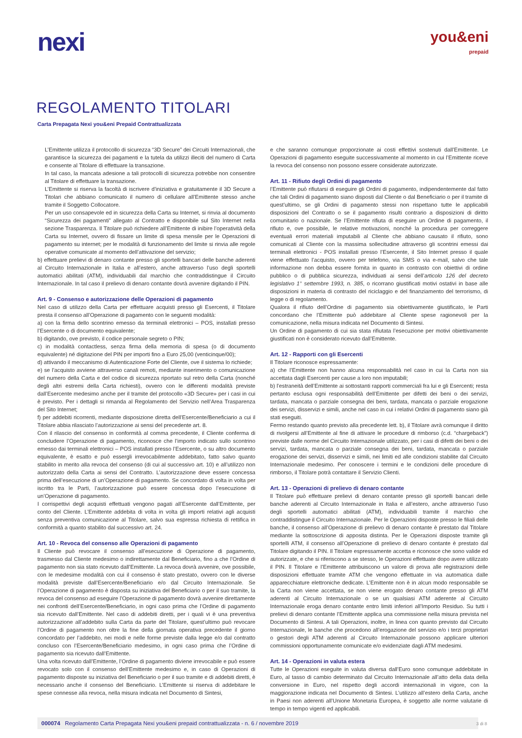nexi
you&eni
prepaid
REGOLAMENTO TITOLARI
Carta Prepagata Nexi you&eni Prepaid Contrattualizzata
L’Emittente utilizza il protocollo di sicurezza “3D Secure” dei Circuiti Internazionali, che garantisce la sicurezza dei pagamenti e la tutela da utilizzi illeciti del numero di Carta e consente al Titolare di effettuare la transazione.
In tal caso, la mancata adesione a tali protocolli di sicurezza potrebbe non consentire al Titolare di effettuare la transazione.
L’Emittente si riserva la facoltà di iscrivere d’iniziativa e gratuitamente il 3D Secure a Titolari che abbiano comunicato il numero di cellulare all’Emittente stesso anche tramite il Soggetto Collocatore.
Per un uso consapevole ed in sicurezza della Carta su Internet, si rinvia al documento “Sicurezza dei pagamenti” allegato al Contratto e disponibile sul Sito Internet nella sezione Trasparenza. Il Titolare può richiedere all’Emittente di inibire l’operatività della Carta su Internet, ovvero di fissare un limite di spesa mensile per le Operazioni di pagamento su internet; per le modalità di funzionamento del limite si rinvia alle regole operative comunicate al momento dell’attivazione del servizio;
b) effettuare prelievi di denaro contante presso gli sportelli bancari delle banche aderenti al Circuito Internazionale in Italia e all’estero, anche attraverso l’uso degli sportelli automatici abilitati (ATM), individuabili dal marchio che contraddistingue il Circuito Internazionale. In tal caso il prelievo di denaro contante dovrà avvenire digitando il PIN.
Art. 9 - Consenso e autorizzazione delle Operazioni di pagamento
Nel caso di utilizzo della Carta per effettuare acquisti presso gli Esercenti, il Titolare presta il consenso all’Operazione di pagamento con le seguenti modalità:
a) con la firma dello scontrino emesso da terminali elettronici – POS, installati presso l’Esercente o di documento equivalente;
b) digitando, ove previsto, il codice personale segreto o PIN;
c) in modalità contactless, senza firma della memoria di spesa (o di documento equivalente) né digitazione del PIN per importi fino a Euro 25,00 (venticinque/00);
d) attivando il meccanismo di Autenticazione Forte del Cliente, ove il sistema lo richiede;
e) se l’acquisto avviene attraverso canali remoti, mediante inserimento o comunicazione del numero della Carta e del codice di sicurezza riportato sul retro della Carta (nonché degli altri estremi della Carta richiesti), ovvero con le differenti modalità previste dall’Esercente medesimo anche per il tramite del protocollo «3D Secure» per i casi in cui è previsto. Per i dettagli si rimanda al Regolamento del Servizio nell’Area Trasparenza del Sito Internet;
f) per addebiti ricorrenti, mediante disposizione diretta dell’Esercente/Beneficiario a cui il Titolare abbia rilasciato l’autorizzazione ai sensi del precedente art. 8.
Con il rilascio del consenso in conformità al comma precedente, il Cliente conferma di concludere l’Operazione di pagamento, riconosce che l’importo indicato sullo scontrino emesso dai terminali elettronici – POS installati presso l’Esercente, o su altro documento equivalente, è esatto e può essergli irrevocabilmente addebitato, fatto salvo quanto stabilito in merito alla revoca del consenso (di cui al successivo art. 10) e all’utilizzo non autorizzato della Carta ai sensi del Contratto. L’autorizzazione deve essere concessa prima dell’esecuzione di un’Operazione di pagamento. Se concordato di volta in volta per iscritto tra le Parti, l’autorizzazione può essere concessa dopo l’esecuzione di un’Operazione di pagamento.
I corrispettivi degli acquisti effettuati vengono pagati all’Esercente dall’Emittente, per conto del Cliente. L’Emittente addebita di volta in volta gli importi relativi agli acquisti senza preventiva comunicazione al Titolare, salvo sua espressa richiesta di rettifica in conformità a quanto stabilito dal successivo art. 24.
Art. 10 - Revoca del consenso alle Operazioni di pagamento
Il Cliente può revocare il consenso all’esecuzione di Operazione di pagamento, trasmesso dal Cliente medesimo o indirettamente dal Beneficiario, fino a che l’Ordine di pagamento non sia stato ricevuto dall’Emittente. La revoca dovrà avvenire, ove possibile, con le medesime modalità con cui il consenso è stato prestato, ovvero con le diverse modalità previste dall’Esercente/Beneficiario e/o dal Circuito Internazionale. Se l’Operazione di pagamento è disposta su iniziativa del Beneficiario o per il suo tramite, la revoca del consenso ad eseguire l’Operazione di pagamento dovrà avvenire direttamente nei confronti dell’Esercente/Beneficiario, in ogni caso prima che l’Ordine di pagamento sia ricevuto dall’Emittente. Nel caso di addebiti diretti, per i quali vi è una preventiva autorizzazione all’addebito sulla Carta da parte del Titolare, quest’ultimo può revocare l’Ordine di pagamento non oltre la fine della giornata operativa precedente il giorno concordato per l’addebito, nei modi e nelle forme previste dalla legge e/o dal contratto concluso con l’Esercente/Beneficiario medesimo, in ogni caso prima che l’Ordine di pagamento sia ricevuto dall’Emittente.
Una volta ricevuto dall’Emittente, l’Ordine di pagamento diviene irrevocabile e può essere revocato solo con il consenso dell’Emittente medesimo e, in caso di Operazioni di pagamento disposte su iniziativa del Beneficiario o per il suo tramite e di addebiti diretti, è necessario anche il consenso del Beneficiario. L’Emittente si riserva di addebitare le spese connesse alla revoca, nella misura indicata nel Documento di Sintesi,
e che saranno comunque proporzionate ai costi effettivi sostenuti dall’Emittente. Le Operazioni di pagamento eseguite successivamente al momento in cui l’Emittente riceve la revoca del consenso non possono essere considerate autorizzate.
Art. 11 - Rifiuto degli Ordini di pagamento
l’Emittente può rifiutarsi di eseguire gli Ordini di pagamento, indipendentemente dal fatto che tali Ordini di pagamento siano disposti dal Cliente o dal Beneficiario o per il tramite di quest’ultimo, se gli Ordini di pagamento stessi non rispettano tutte le applicabili disposizioni del Contratto o se il pagamento risulti contrario a disposizioni di diritto comunitario o nazionale. Se l’Emittente rifiuta di eseguire un Ordine di pagamento, il rifiuto e, ove possibile, le relative motivazioni, nonché la procedura per correggere eventuali errori materiali imputabili al Cliente che abbiano causato il rifiuto, sono comunicati al Cliente con la massima sollecitudine attraverso gli scontrini emessi dai terminali elettronici - POS installati presso l’Esercente, il Sito Internet presso il quale viene effettuato l’acquisto, ovvero per telefono, via SMS o via e-mail, salvo che tale informazione non debba essere fornita in quanto in contrasto con obiettivi di ordine pubblico o di pubblica sicurezza, individuati ai sensi dell’articolo 126 del decreto legislativo 1° settembre 1993, n. 385, o ricorrano giustificati motivi ostativi in base alle disposizioni in materia di contrasto del riciclaggio e del finanziamento del terrorismo, di legge o di regolamento.
Qualora il rifiuto dell’Ordine di pagamento sia obiettivamente giustificato, le Parti concordano che l’Emittente può addebitare al Cliente spese ragionevoli per la comunicazione, nella misura indicata nel Documento di Sintesi.
Un Ordine di pagamento di cui sia stata rifiutata l’esecuzione per motivi obiettivamente giustificati non è considerato ricevuto dall’Emittente.
Art. 12 - Rapporti con gli Esercenti
Il Titolare riconosce espressamente:
a) che l’Emittente non hanno alcuna responsabilità nel caso in cui la Carta non sia accettata dagli Esercenti per cause a loro non imputabili;
b) l’estraneità dell’Emittente ai sottostanti rapporti commerciali fra lui e gli Esercenti; resta pertanto esclusa ogni responsabilità dell’Emittente per difetti dei beni o dei servizi, tardata, mancata o parziale consegna dei beni, tardata, mancata o parziale erogazione dei servizi, disservizi e simili, anche nel caso in cui i relativi Ordini di pagamento siano già stati eseguiti.
Fermo restando quanto previsto alla precedente lett. b), il Titolare avrà comunque il diritto di rivolgersi all’Emittente al fine di attivare le procedure di rimborso (c.d. “chargeback”) previste dalle norme del Circuito Internazionale utilizzato, per i casi di difetti dei beni o dei servizi, tardata, mancata o parziale consegna dei beni, tardata, mancata o parziale erogazione dei servizi, disservizi e simili, nei limiti ed alle condizioni stabilite dal Circuito Internazionale medesimo. Per conoscere i termini e le condizioni delle procedure di rimborso, il Titolare potrà contattare il Servizio Clienti.
Art. 13 - Operazioni di prelievo di denaro contante
Il Titolare può effettuare prelievi di denaro contante presso gli sportelli bancari delle banche aderenti al Circuito Internazionale in Italia e all’estero, anche attraverso l’uso degli sportelli automatici abilitati (ATM), individuabili tramite il marchio che contraddistingue il Circuito Internazionale. Per le Operazioni disposte presso le filiali delle banche, il consenso all’Operazione di prelievo di denaro contante è prestato dal Titolare mediante la sottoscrizione di apposita distinta. Per le Operazioni disposte tramite gli sportelli ATM, il consenso all’Operazione di prelievo di denaro contante è prestato dal Titolare digitando il PIN. Il Titolare espressamente accetta e riconosce che sono valide ed autorizzate, e che si riferiscono a se stesso, le Operazioni effettuate dopo avere utilizzato il PIN. Il Titolare e l’Emittente attribuiscono un valore di prova alle registrazioni delle disposizioni effettuate tramite ATM che vengono effettuate in via automatica dalle apparecchiature elettroniche dedicate. L’Emittente non è in alcun modo responsabile se la Carta non viene accettata, se non viene erogato denaro contante presso gli ATM aderenti al Circuito Internazionale o se un qualsiasi ATM aderente al Circuito Internazionale eroga denaro contante entro limiti inferiori all’Importo Residuo. Su tutti i prelievi di denaro contante l’Emittente applica una commissione nella misura prevista nel Documento di Sintesi. A tali Operazioni, inoltre, in linea con quanto previsto dal Circuito Internazionale, le banche che procedono all’erogazione del servizio e/o i terzi proprietari o gestori degli ATM aderenti al Circuito Internazionale possono applicare ulteriori commissioni opportunamente comunicate e/o evidenziate dagli ATM medesimi.
Art. 14 - Operazioni in valuta estera
Tutte le Operazioni eseguite in valuta diversa dall’Euro sono comunque addebitate in Euro, al tasso di cambio determinato dal Circuito Internazionale all’atto della data della conversione in Euro, nel rispetto degli accordi internazionali in vigore, con la maggiorazione indicata nel Documento di Sintesi. L’utilizzo all’estero della Carta, anche in Paesi non aderenti all’Unione Monetaria Europea, è soggetto alle norme valutarie di tempo in tempo vigenti ed applicabili.
000074 Regolamento Carta Prepagata Nexi you&eni prepaid contrattualizzata - n. 6 / novembre 2019 3 di 8